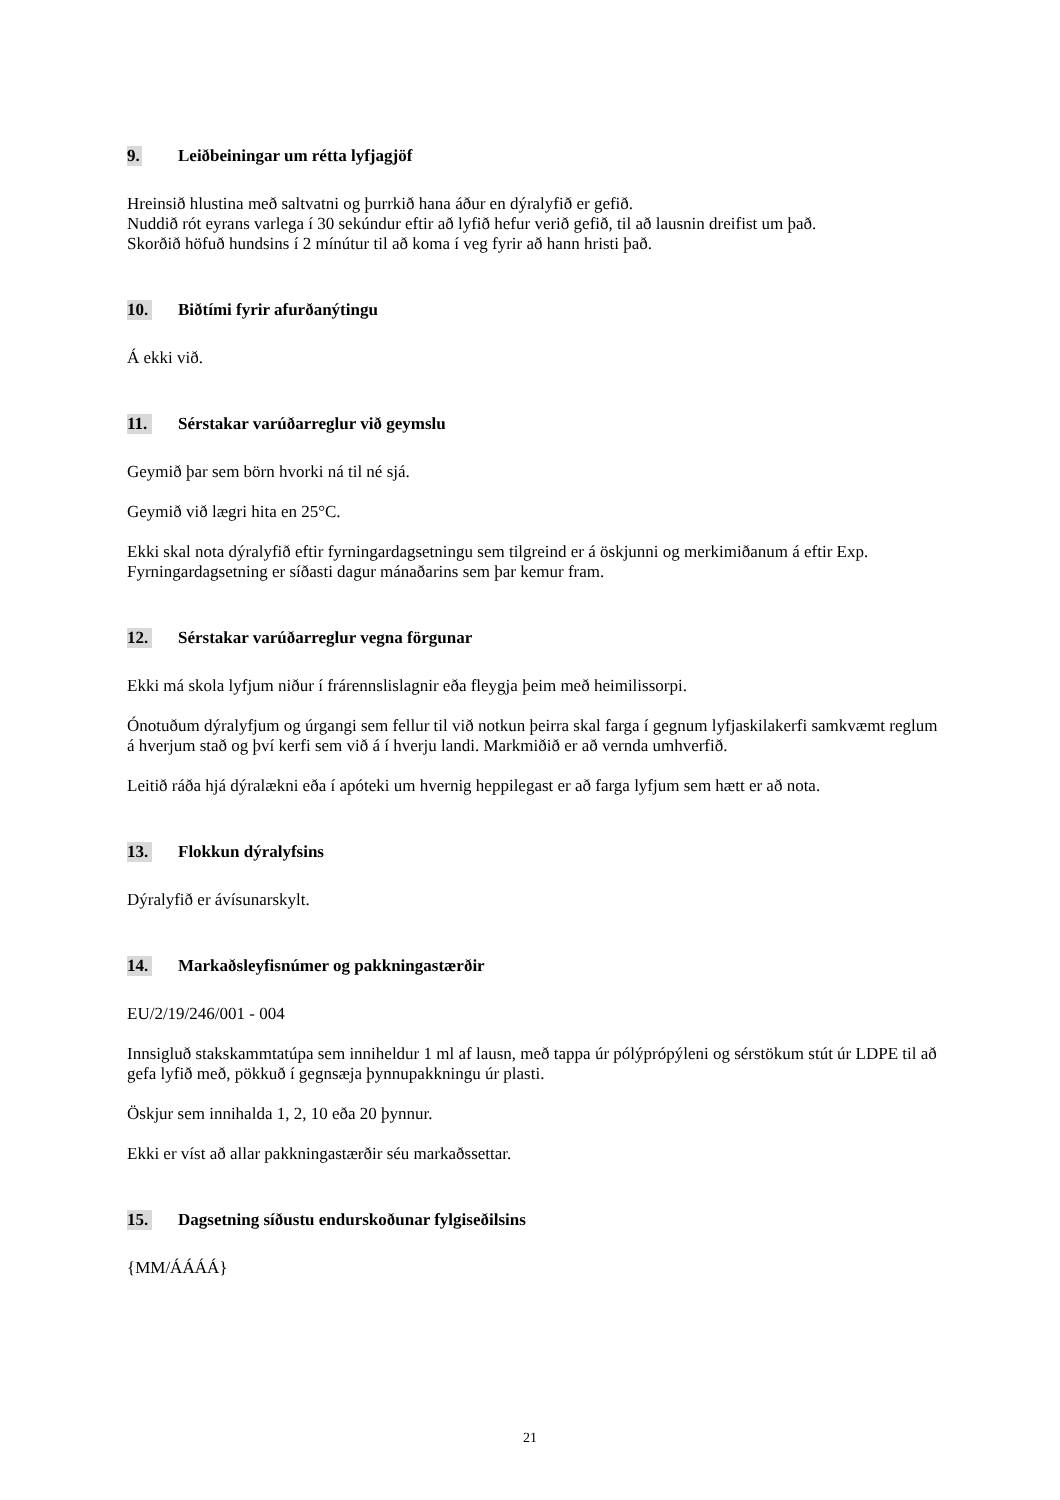9. Leiðbeiningar um rétta lyfjagjöf
Hreinsið hlustina með saltvatni og þurrkið hana áður en dýralyfið er gefið.
Nuddið rót eyrans varlega í 30 sekúndur eftir að lyfið hefur verið gefið, til að lausnin dreifist um það.
Skorðið höfuð hundsins í 2 mínútur til að koma í veg fyrir að hann hristi það.
10. Biðtími fyrir afurðanýtingu
Á ekki við.
11. Sérstakar varúðarreglur við geymslu
Geymið þar sem börn hvorki ná til né sjá.
Geymið við lægri hita en 25°C.
Ekki skal nota dýralyfið eftir fyrningardagsetningu sem tilgreind er á öskjunni og merkimiðanum á eftir Exp. Fyrningardagsetning er síðasti dagur mánaðarins sem þar kemur fram.
12. Sérstakar varúðarreglur vegna förgunar
Ekki má skola lyfjum niður í frárennslislagnir eða fleygja þeim með heimilissorpi.
Ónotuðum dýralyfjum og úrgangi sem fellur til við notkun þeirra skal farga í gegnum lyfjaskilakerfi samkvæmt reglum á hverjum stað og því kerfi sem við á í hverju landi. Markmiðið er að vernda umhverfið.
Leitið ráða hjá dýralækni eða í apóteki um hvernig heppilegast er að farga lyfjum sem hætt er að nota.
13. Flokkun dýralyfsins
Dýralyfið er ávísunarskylt.
14. Markaðsleyfisnúmer og pakkningastærðir
EU/2/19/246/001 - 004
Innsigluð stakskammtatúpa sem inniheldur 1 ml af lausn, með tappa úr pólýprópýleni og sérstökum stút úr LDPE til að gefa lyfið með, pökkuð í gegnsæja þynnupakkningu úr plasti.
Öskjur sem innihalda 1, 2, 10 eða 20 þynnur.
Ekki er víst að allar pakkningastærðir séu markaðssettar.
15. Dagsetning síðustu endurskoðunar fylgiseðilsins
{MM/ÁÁÁÁ}
21